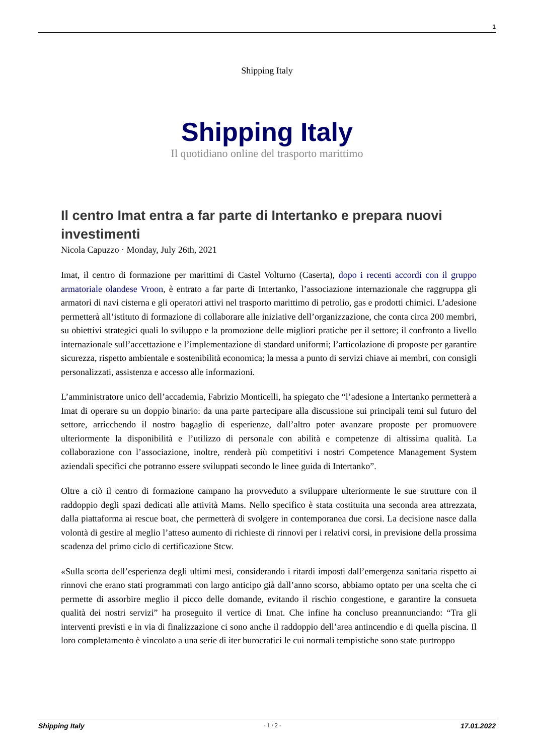1
Shipping Italy
Shipping Italy
Il quotidiano online del trasporto marittimo
Il centro Imat entra a far parte di Intertanko e prepara nuovi investimenti
Nicola Capuzzo · Monday, July 26th, 2021
Imat, il centro di formazione per marittimi di Castel Volturno (Caserta), dopo i recenti accordi con il gruppo armatoriale olandese Vroon, è entrato a far parte di Intertanko, l’associazione internazionale che raggruppa gli armatori di navi cisterna e gli operatori attivi nel trasporto marittimo di petrolio, gas e prodotti chimici. L’adesione permetterà all’istituto di formazione di collaborare alle iniziative dell’organizzazione, che conta circa 200 membri, su obiettivi strategici quali lo sviluppo e la promozione delle migliori pratiche per il settore; il confronto a livello internazionale sull’accettazione e l’implementazione di standard uniformi; l’articolazione di proposte per garantire sicurezza, rispetto ambientale e sostenibilità economica; la messa a punto di servizi chiave ai membri, con consigli personalizzati, assistenza e accesso alle informazioni.
L’amministratore unico dell’accademia, Fabrizio Monticelli, ha spiegato che “l’adesione a Intertanko permetterà a Imat di operare su un doppio binario: da una parte partecipare alla discussione sui principali temi sul futuro del settore, arricchendo il nostro bagaglio di esperienze, dall’altro poter avanzare proposte per promuovere ulteriormente la disponibilità e l’utilizzo di personale con abilità e competenze di altissima qualità. La collaborazione con l’associazione, inoltre, renderà più competitivi i nostri Competence Management System aziendali specifici che potranno essere sviluppati secondo le linee guida di Intertanko”.
Oltre a ciò il centro di formazione campano ha provveduto a sviluppare ulteriormente le sue strutture con il raddoppio degli spazi dedicati alle attività Mams. Nello specifico è stata costituita una seconda area attrezzata, dalla piattaforma ai rescue boat, che permetterà di svolgere in contemporanea due corsi. La decisione nasce dalla volontà di gestire al meglio l’atteso aumento di richieste di rinnovi per i relativi corsi, in previsione della prossima scadenza del primo ciclo di certificazione Stcw.
«Sulla scorta dell’esperienza degli ultimi mesi, considerando i ritardi imposti dall’emergenza sanitaria rispetto ai rinnovi che erano stati programmati con largo anticipo già dall’anno scorso, abbiamo optato per una scelta che ci permette di assorbire meglio il picco delle domande, evitando il rischio congestione, e garantire la consueta qualità dei nostri servizi” ha proseguito il vertice di Imat. Che infine ha concluso preannunciando: “Tra gli interventi previsti e in via di finalizzazione ci sono anche il raddoppio dell’area antincendio e di quella piscina. Il loro completamento è vincolato a una serie di iter burocratici le cui normali tempistiche sono state purtroppo
Shipping Italy - 1 / 2 - 17.01.2022